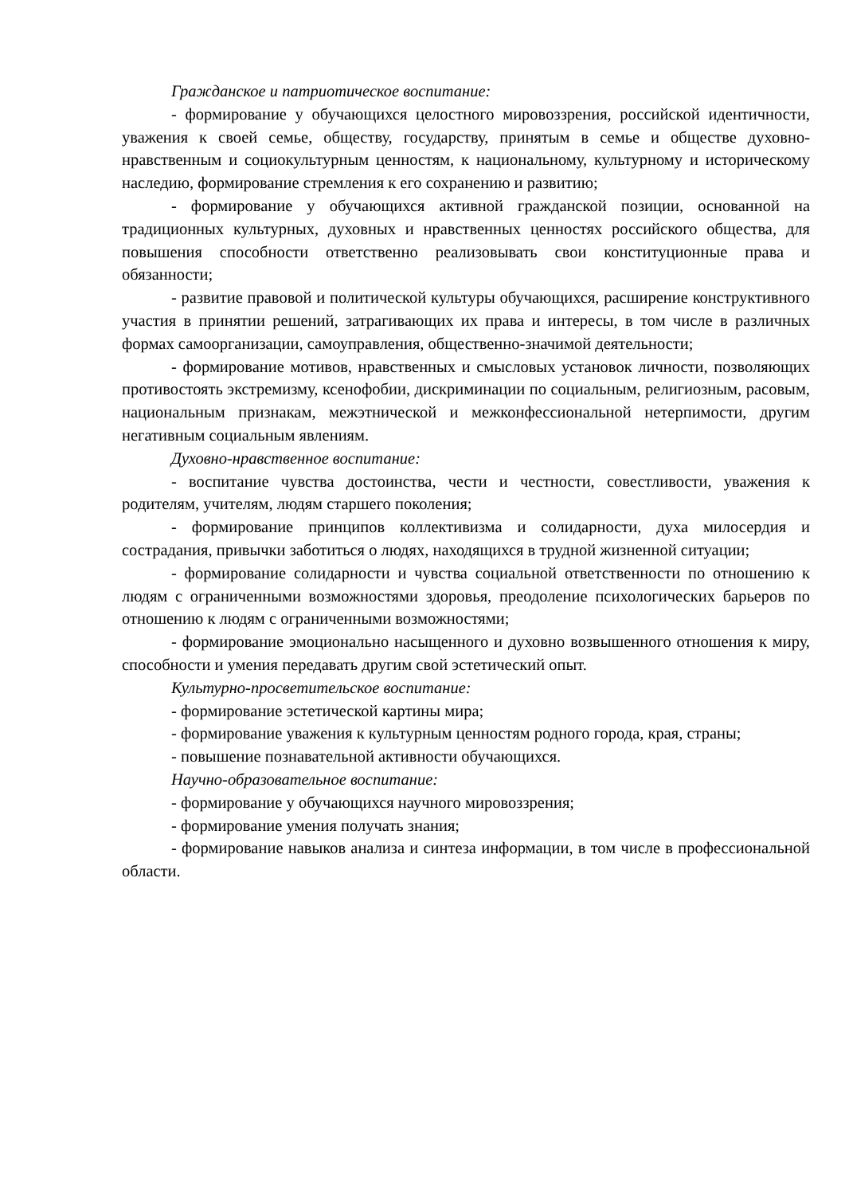Гражданское и патриотическое воспитание:
- формирование у обучающихся целостного мировоззрения, российской идентичности, уважения к своей семье, обществу, государству, принятым в семье и обществе духовно-нравственным и социокультурным ценностям, к национальному, культурному и историческому наследию, формирование стремления к его сохранению и развитию;
- формирование у обучающихся активной гражданской позиции, основанной на традиционных культурных, духовных и нравственных ценностях российского общества, для повышения способности ответственно реализовывать свои конституционные права и обязанности;
- развитие правовой и политической культуры обучающихся, расширение конструктивного участия в принятии решений, затрагивающих их права и интересы, в том числе в различных формах самоорганизации, самоуправления, общественно-значимой деятельности;
- формирование мотивов, нравственных и смысловых установок личности, позволяющих противостоять экстремизму, ксенофобии, дискриминации по социальным, религиозным, расовым, национальным признакам, межэтнической и межконфессиональной нетерпимости, другим негативным социальным явлениям.
Духовно-нравственное воспитание:
- воспитание чувства достоинства, чести и честности, совестливости, уважения к родителям, учителям, людям старшего поколения;
- формирование принципов коллективизма и солидарности, духа милосердия и сострадания, привычки заботиться о людях, находящихся в трудной жизненной ситуации;
- формирование солидарности и чувства социальной ответственности по отношению к людям с ограниченными возможностями здоровья, преодоление психологических барьеров по отношению к людям с ограниченными возможностями;
- формирование эмоционально насыщенного и духовно возвышенного отношения к миру, способности и умения передавать другим свой эстетический опыт.
Культурно-просветительское воспитание:
- формирование эстетической картины мира;
- формирование уважения к культурным ценностям родного города, края, страны;
- повышение познавательной активности обучающихся.
Научно-образовательное воспитание:
- формирование у обучающихся научного мировоззрения;
- формирование умения получать знания;
- формирование навыков анализа и синтеза информации, в том числе в профессиональной области.